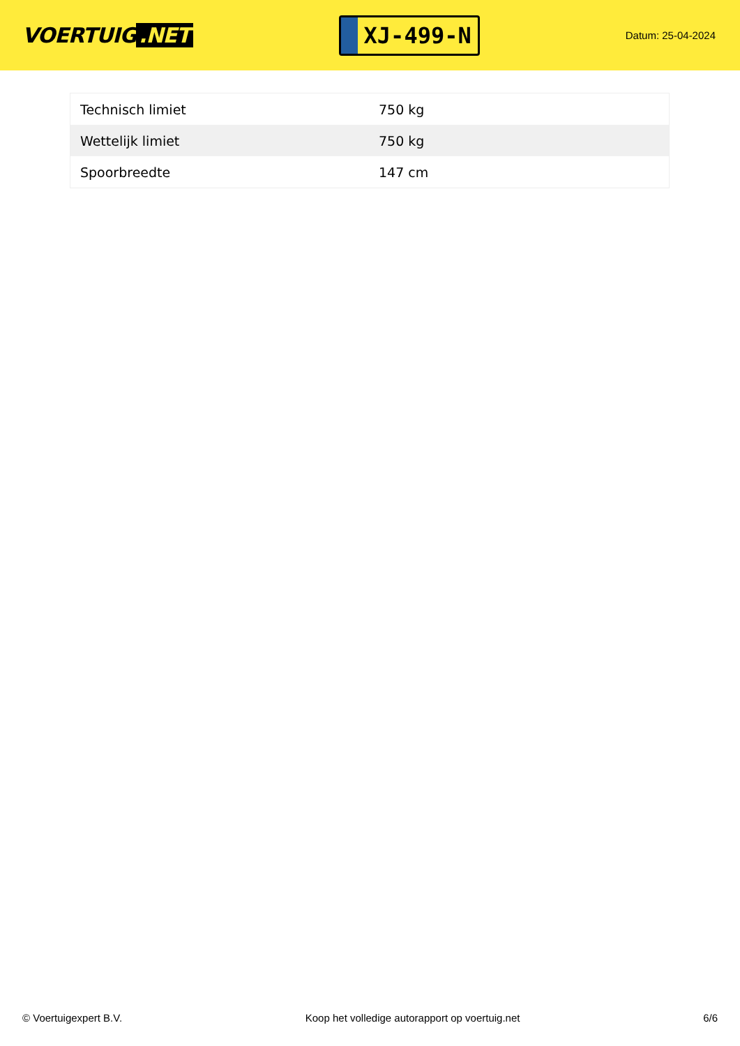VOERTUIG.NET
XJ-499-N
Datum: 25-04-2024
| Technisch limiet | 750 kg |
| Wettelijk limiet | 750 kg |
| Spoorbreedte | 147 cm |
© Voertuigexpert B.V. Koop het volledige autorapport op voertuig.net 6/6